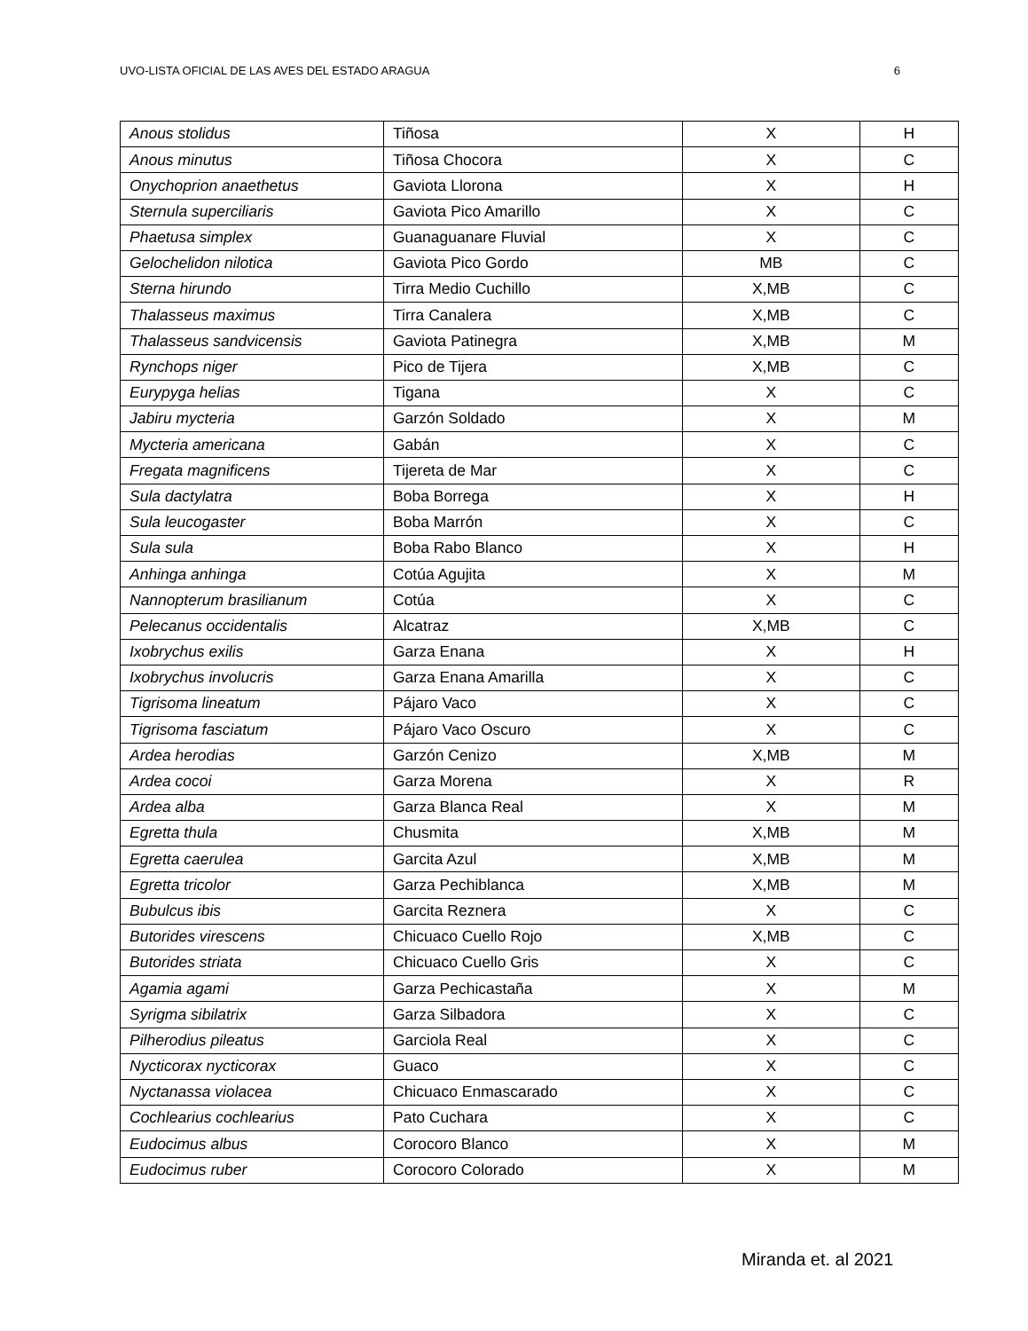UVO-LISTA OFICIAL DE LAS AVES DEL ESTADO ARAGUA 6
| Anous stolidus | Tiñosa | X | H |
| Anous minutus | Tiñosa Chocora | X | C |
| Onychoprion anaethetus | Gaviota Llorona | X | H |
| Sternula superciliaris | Gaviota Pico Amarillo | X | C |
| Phaetusa simplex | Guanaguanare Fluvial | X | C |
| Gelochelidon nilotica | Gaviota Pico Gordo | MB | C |
| Sterna hirundo | Tirra Medio Cuchillo | X,MB | C |
| Thalasseus maximus | Tirra Canalera | X,MB | C |
| Thalasseus sandvicensis | Gaviota Patinegra | X,MB | M |
| Rynchops niger | Pico de Tijera | X,MB | C |
| Eurypyga helias | Tigana | X | C |
| Jabiru mycteria | Garzón Soldado | X | M |
| Mycteria americana | Gabán | X | C |
| Fregata magnificens | Tijereta de Mar | X | C |
| Sula dactylatra | Boba Borrega | X | H |
| Sula leucogaster | Boba Marrón | X | C |
| Sula sula | Boba Rabo Blanco | X | H |
| Anhinga anhinga | Cotúa Agujita | X | M |
| Nannopterum brasilianum | Cotúa | X | C |
| Pelecanus occidentalis | Alcatraz | X,MB | C |
| Ixobrychus exilis | Garza Enana | X | H |
| Ixobrychus involucris | Garza Enana Amarilla | X | C |
| Tigrisoma lineatum | Pájaro Vaco | X | C |
| Tigrisoma fasciatum | Pájaro Vaco Oscuro | X | C |
| Ardea herodias | Garzón Cenizo | X,MB | M |
| Ardea cocoi | Garza Morena | X | R |
| Ardea alba | Garza Blanca Real | X | M |
| Egretta thula | Chusmita | X,MB | M |
| Egretta caerulea | Garcita Azul | X,MB | M |
| Egretta tricolor | Garza Pechiblanca | X,MB | M |
| Bubulcus ibis | Garcita Reznera | X | C |
| Butorides virescens | Chicuaco Cuello Rojo | X,MB | C |
| Butorides striata | Chicuaco Cuello Gris | X | C |
| Agamia agami | Garza Pechicastaña | X | M |
| Syrigma sibilatrix | Garza Silbadora | X | C |
| Pilherodius pileatus | Garciola Real | X | C |
| Nycticorax nycticorax | Guaco | X | C |
| Nyctanassa violacea | Chicuaco Enmascarado | X | C |
| Cochlearius cochlearius | Pato Cuchara | X | C |
| Eudocimus albus | Corocoro Blanco | X | M |
| Eudocimus ruber | Corocoro Colorado | X | M |
Miranda et. al 2021